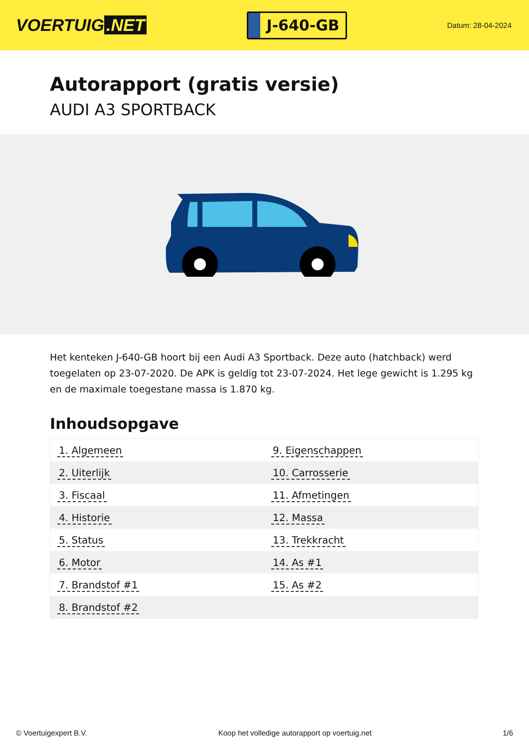VOERTUIG.NET
J-640-GB
Datum: 28-04-2024
Autorapport (gratis versie)
AUDI A3 SPORTBACK
Het kenteken J-640-GB hoort bij een Audi A3 Sportback. Deze auto (hatchback) werd toegelaten op 23-07-2020. De APK is geldig tot 23-07-2024. Het lege gewicht is 1.295 kg en de maximale toegestane massa is 1.870 kg.
Inhoudsopgave
| 1. Algemeen | 9. Eigenschappen |
| 2. Uiterlijk | 10. Carrosserie |
| 3. Fiscaal | 11. Afmetingen |
| 4. Historie | 12. Massa |
| 5. Status | 13. Trekkracht |
| 6. Motor | 14. As #1 |
| 7. Brandstof #1 | 15. As #2 |
| 8. Brandstof #2 | |
© Voertuigexpert B.V. Koop het volledige autorapport op voertuig.net 1/6